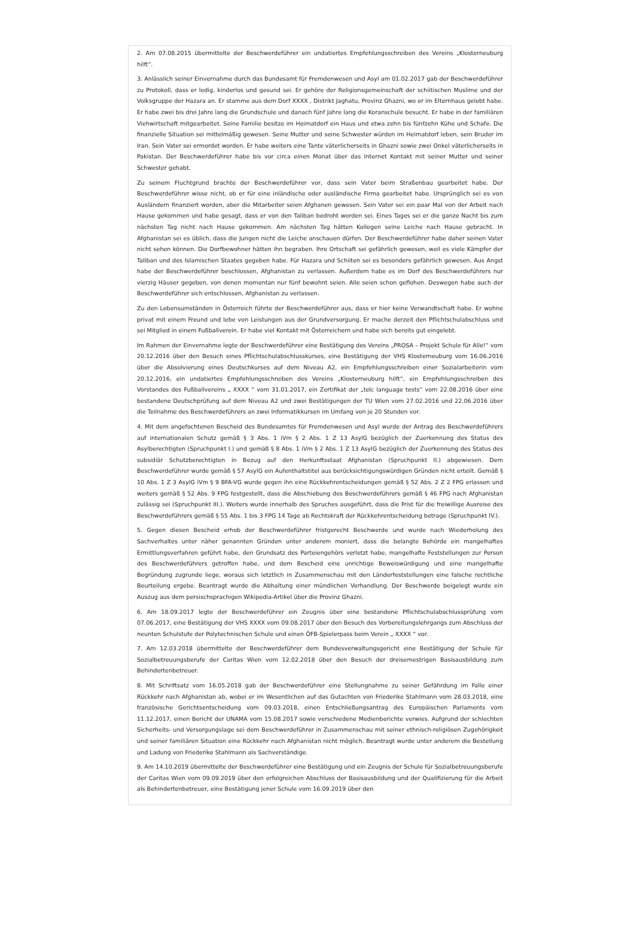2. Am 07.08.2015 übermittelte der Beschwerdeführer ein undatiertes Empfehlungsschreiben des Vereins „Klosterneuburg hilft“.
3. Anlässlich seiner Einvernahme durch das Bundesamt für Fremdenwesen und Asyl am 01.02.2017 gab der Beschwerdeführer zu Protokoll, dass er ledig, kinderlos und gesund sei. Er gehöre der Religionsgemeinschaft der schiitischen Muslime und der Volksgruppe der Hazara an. Er stamme aus dem Dorf XXXX , Distrikt Jaghatu, Provinz Ghazni, wo er im Elternhaus gelebt habe. Er habe zwei bis drei Jahre lang die Grundschule und danach fünf Jahre lang die Koranschule besucht. Er habe in der familiären Viehwirtschaft mitgearbeitet. Seine Familie besitze im Heimatdorf ein Haus und etwa zehn bis fünfzehn Kühe und Schafe. Die finanzielle Situation sei mittelmäßig gewesen. Seine Mutter und seine Schwester würden im Heimatdorf leben, sein Bruder im Iran. Sein Vater sei ermordet worden. Er habe weiters eine Tante väterlicherseits in Ghazni sowie zwei Onkel väterlicherseits in Pakistan. Der Beschwerdeführer habe bis vor circa einen Monat über das Internet Kontakt mit seiner Mutter und seiner Schwester gehabt.
Zu seinem Fluchtgrund brachte der Beschwerdeführer vor, dass sein Vater beim Straßenbau gearbeitet habe. Der Beschwerdeführer wisse nicht, ob er für eine inländische oder ausländische Firma gearbeitet habe. Ursprünglich sei es von Ausländern finanziert worden, aber die Mitarbeiter seien Afghanen gewesen. Sein Vater sei ein paar Mal von der Arbeit nach Hause gekommen und habe gesagt, dass er von den Taliban bedroht worden sei. Eines Tages sei er die ganze Nacht bis zum nächsten Tag nicht nach Hause gekommen. Am nächsten Tag hätten Kollegen seine Leiche nach Hause gebracht. In Afghanistan sei es üblich, dass die Jungen nicht die Leiche anschauen dürfen. Der Beschwerdeführer habe daher seinen Vater nicht sehen können. Die Dorfbewohner hätten ihn begraben. Ihre Ortschaft sei gefährlich gewesen, weil es viele Kämpfer der Taliban und des Islamischen Staates gegeben habe. Für Hazara und Schiiten sei es besonders gefährlich gewesen. Aus Angst habe der Beschwerdeführer beschlossen, Afghanistan zu verlassen. Außerdem habe es im Dorf des Beschwerdeführers nur vierzig Häuser gegeben, von denen momentan nur fünf bewohnt seien. Alle seien schon geflohen. Deswegen habe auch der Beschwerdeführer sich entschlossen, Afghanistan zu verlassen.
Zu den Lebensumständen in Österreich führte der Beschwerdeführer aus, dass er hier keine Verwandtschaft habe. Er wohne privat mit einem Freund und lebe von Leistungen aus der Grundversorgung. Er mache derzeit den Pflichtschulabschluss und sei Mitglied in einem Fußballverein. Er habe viel Kontakt mit Österreichern und habe sich bereits gut eingelebt.
Im Rahmen der Einvernahme legte der Beschwerdeführer eine Bestätigung des Vereins „PROSA – Projekt Schule für Alle!“ vom 20.12.2016 über den Besuch eines Pflichtschulabschlusskurses, eine Bestätigung der VHS Klosterneuburg vom 16.06.2016 über die Absolvierung eines Deutschkurses auf dem Niveau A2, ein Empfehlungsschreiben einer Sozialarbeiterin vom 20.12.2016, ein undatiertes Empfehlungsschreiben des Vereins „Klosterneuburg hilft“, ein Empfehlungsschreiben des Vorstandes des Fußballvereins „ XXXX “ vom 31.01.2017, ein Zertifikat der „telc language tests“ vom 22.08.2016 über eine bestandene Deutschprüfung auf dem Niveau A2 und zwei Bestätigungen der TU Wien vom 27.02.2016 und 22.06.2016 über die Teilnahme des Beschwerdeführers an zwei Informatikkursen im Umfang von je 20 Stunden vor.
4. Mit dem angefochtenen Bescheid des Bundesamtes für Fremdenwesen und Asyl wurde der Antrag des Beschwerdeführers auf internationalen Schutz gemäß § 3 Abs. 1 iVm § 2 Abs. 1 Z 13 AsylG bezüglich der Zuerkennung des Status des Asylberechtigten (Spruchpunkt I.) und gemäß § 8 Abs. 1 iVm § 2 Abs. 1 Z 13 AsylG bezüglich der Zuerkennung des Status des subsidiär Schutzberechtigten in Bezug auf den Herkunftsstaat Afghanistan (Spruchpunkt II.) abgewiesen. Dem Beschwerdeführer wurde gemäß § 57 AsylG ein Aufenthaltstitel aus berücksichtigungswürdigen Gründen nicht erteilt. Gemäß § 10 Abs. 1 Z 3 AsylG iVm § 9 BFA-VG wurde gegen ihn eine Rückkehrentscheidungen gemäß § 52 Abs. 2 Z 2 FPG erlassen und weiters gemäß § 52 Abs. 9 FPG festgestellt, dass die Abschiebung des Beschwerdeführers gemäß § 46 FPG nach Afghanistan zulässig sei (Spruchpunkt III.). Weiters wurde innerhalb des Spruches ausgeführt, dass die Frist für die freiwillige Ausreise des Beschwerdeführers gemäß § 55 Abs. 1 bis 3 FPG 14 Tage ab Rechtskraft der Rückkehrentscheidung betrage (Spruchpunkt IV.).
5. Gegen diesen Bescheid erhob der Beschwerdeführer fristgerecht Beschwerde und wurde nach Wiederholung des Sachverhaltes unter näher genannten Gründen unter anderem moniert, dass die belangte Behörde ein mangelhaftes Ermittlungsverfahren geführt habe, den Grundsatz des Parteiengehörs verletzt habe, mangelhafte Feststellungen zur Person des Beschwerdeführers getroffen habe, und dem Bescheid eine unrichtige Beweiswürdigung und eine mangelhafte Begründung zugrunde liege, woraus sich letztlich in Zusammenschau mit den Länderfeststellungen eine falsche rechtliche Beurteilung ergebe. Beantragt wurde die Abhaltung einer mündlichen Verhandlung. Der Beschwerde beigelegt wurde ein Auszug aus dem persischsprachigen Wikipedia-Artikel über die Provinz Ghazni.
6. Am 18.09.2017 legte der Beschwerdeführer ein Zeugnis über eine bestandene Pflichtschulabschlussprüfung vom 07.06.2017, eine Bestätigung der VHS XXXX vom 09.08.2017 über den Besuch des Vorbereitungslehrgangs zum Abschluss der neunten Schulstufe der Polytechnischen Schule und einen ÖFB-Spielerpass beim Verein „ XXXX “ vor.
7. Am 12.03.2018 übermittelte der Beschwerdeführer dem Bundesverwaltungsgericht eine Bestätigung der Schule für Sozialbetreuungsberufe der Caritas Wien vom 12.02.2018 über den Besuch der dreisemestrigen Basisausbildung zum Behindertenbetreuer.
8. Mit Schriftsatz vom 16.05.2018 gab der Beschwerdeführer eine Stellungnahme zu seiner Gefährdung im Falle einer Rückkehr nach Afghanistan ab, wobei er im Wesentlichen auf das Gutachten von Friederike Stahlmann vom 28.03.2018, eine französische Gerichtsentscheidung vom 09.03.2018, einen Entschließungsantrag des Europäischen Parlaments vom 11.12.2017, einen Bericht der UNAMA vom 15.08.2017 sowie verschiedene Medienberichte verwies. Aufgrund der schlechten Sicherheits- und Versorgungslage sei dem Beschwerdeführer in Zusammenschau mit seiner ethnisch-religiösen Zugehörigkeit und seiner familiären Situation eine Rückkehr nach Afghanistan nicht möglich. Beantragt wurde unter anderem die Bestellung und Ladung von Friederike Stahlmann als Sachverständige.
9. Am 14.10.2019 übermittelte der Beschwerdeführer eine Bestätigung und ein Zeugnis der Schule für Sozialbetreuungsberufe der Caritas Wien vom 09.09.2019 über den erfolgreichen Abschluss der Basisausbildung und der Qualifizierung für die Arbeit als Behindertenbetreuer, eine Bestätigung jener Schule vom 16.09.2019 über den